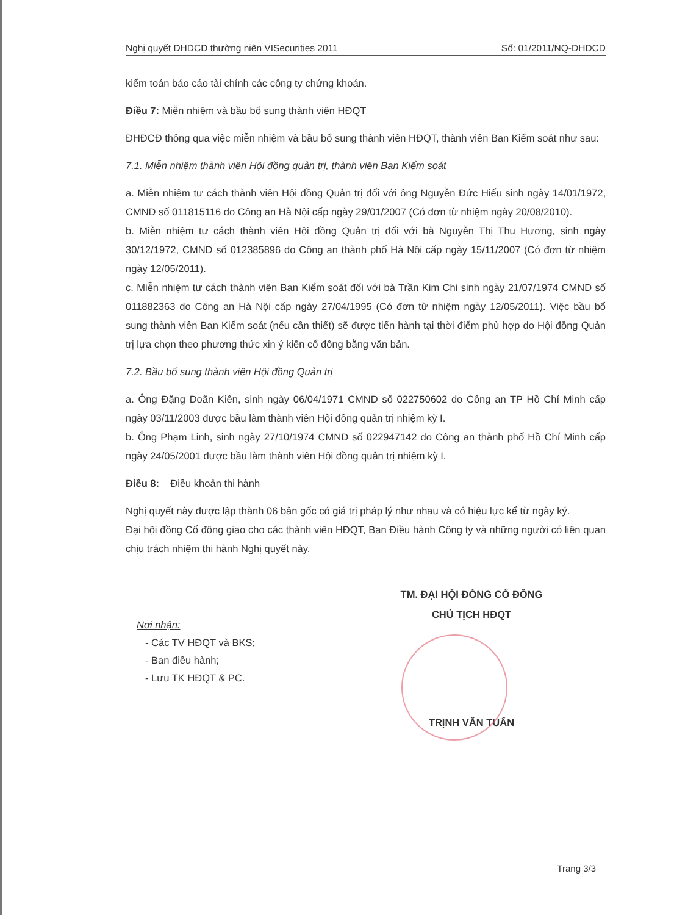Nghị quyết ĐHĐCĐ thường niên VISecurities 2011 Số: 01/2011/NQ-ĐHĐCĐ
kiểm toán báo cáo tài chính các công ty chứng khoán.
Điều 7: Miễn nhiệm và bầu bổ sung thành viên HĐQT
ĐHĐCĐ thông qua việc miễn nhiệm và bầu bổ sung thành viên HĐQT, thành viên Ban Kiểm soát như sau:
7.1. Miễn nhiệm thành viên Hội đồng quản trị, thành viên Ban Kiểm soát
a. Miễn nhiệm tư cách thành viên Hội đồng Quản trị đối với ông Nguyễn Đức Hiếu sinh ngày 14/01/1972, CMND số 011815116 do Công an Hà Nội cấp ngày 29/01/2007 (Có đơn từ nhiệm ngày 20/08/2010).
b. Miễn nhiệm tư cách thành viên Hội đồng Quản trị đối với bà Nguyễn Thị Thu Hương, sinh ngày 30/12/1972, CMND số 012385896 do Công an thành phố Hà Nội cấp ngày 15/11/2007 (Có đơn từ nhiệm ngày 12/05/2011).
c. Miễn nhiệm tư cách thành viên Ban Kiểm soát đối với bà Trần Kim Chi sinh ngày 21/07/1974 CMND số 011882363 do Công an Hà Nội cấp ngày 27/04/1995 (Có đơn từ nhiệm ngày 12/05/2011). Việc bầu bổ sung thành viên Ban Kiểm soát (nếu cần thiết) sẽ được tiến hành tại thời điểm phù hợp do Hội đồng Quản trị lựa chọn theo phương thức xin ý kiến cổ đông bằng văn bản.
7.2. Bầu bổ sung thành viên Hội đồng Quản trị
a. Ông Đặng Doãn Kiên, sinh ngày 06/04/1971 CMND số 022750602 do Công an TP Hồ Chí Minh cấp ngày 03/11/2003 được bầu làm thành viên Hội đồng quản trị nhiệm kỳ I.
b. Ông Phạm Linh, sinh ngày 27/10/1974 CMND số 022947142 do Công an thành phố Hồ Chí Minh cấp ngày 24/05/2001 được bầu làm thành viên Hội đồng quản trị nhiệm kỳ I.
Điều 8: Điều khoản thi hành
Nghị quyết này được lập thành 06 bản gốc có giá trị pháp lý như nhau và có hiệu lực kể từ ngày ký.
Đại hội đồng Cổ đông giao cho các thành viên HĐQT, Ban Điều hành Công ty và những người có liên quan chịu trách nhiệm thi hành Nghị quyết này.
Nơi nhận:
- Các TV HĐQT và BKS;
- Ban điều hành;
- Lưu TK HĐQT & PC.
TM. ĐẠI HỘI ĐỒNG CỔ ĐÔNG
CHỦ TỊCH HĐQT
TRỊNH VĂN TUẤN
Trang 3/3